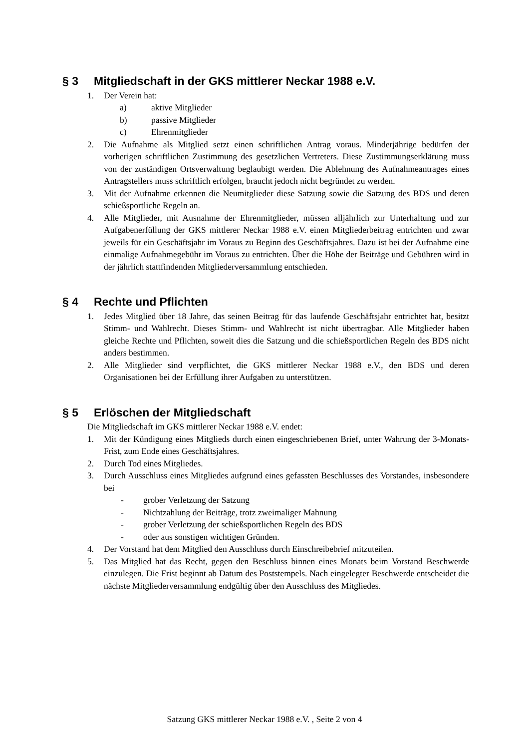§ 3 Mitgliedschaft in der GKS mittlerer Neckar 1988 e.V.
1. Der Verein hat:
a) aktive Mitglieder
b) passive Mitglieder
c) Ehrenmitglieder
2. Die Aufnahme als Mitglied setzt einen schriftlichen Antrag voraus. Minderjährige bedürfen der vorherigen schriftlichen Zustimmung des gesetzlichen Vertreters. Diese Zustimmungserklärung muss von der zuständigen Ortsverwaltung beglaubigt werden. Die Ablehnung des Aufnahmeantrages eines Antragstellers muss schriftlich erfolgen, braucht jedoch nicht begründet zu werden.
3. Mit der Aufnahme erkennen die Neumitglieder diese Satzung sowie die Satzung des BDS und deren schießsportliche Regeln an.
4. Alle Mitglieder, mit Ausnahme der Ehrenmitglieder, müssen alljährlich zur Unterhaltung und zur Aufgabenerfüllung der GKS mittlerer Neckar 1988 e.V. einen Mitgliederbeitrag entrichten und zwar jeweils für ein Geschäftsjahr im Voraus zu Beginn des Geschäftsjahres. Dazu ist bei der Aufnahme eine einmalige Aufnahmegebühr im Voraus zu entrichten. Über die Höhe der Beiträge und Gebühren wird in der jährlich stattfindenden Mitgliederversammlung entschieden.
§ 4 Rechte und Pflichten
1. Jedes Mitglied über 18 Jahre, das seinen Beitrag für das laufende Geschäftsjahr entrichtet hat, besitzt Stimm- und Wahlrecht. Dieses Stimm- und Wahlrecht ist nicht übertragbar. Alle Mitglieder haben gleiche Rechte und Pflichten, soweit dies die Satzung und die schießsportlichen Regeln des BDS nicht anders bestimmen.
2. Alle Mitglieder sind verpflichtet, die GKS mittlerer Neckar 1988 e.V., den BDS und deren Organisationen bei der Erfüllung ihrer Aufgaben zu unterstützen.
§ 5 Erlöschen der Mitgliedschaft
Die Mitgliedschaft im GKS mittlerer Neckar 1988 e.V. endet:
1. Mit der Kündigung eines Mitglieds durch einen eingeschriebenen Brief, unter Wahrung der 3-Monats-Frist, zum Ende eines Geschäftsjahres.
2. Durch Tod eines Mitgliedes.
3. Durch Ausschluss eines Mitgliedes aufgrund eines gefassten Beschlusses des Vorstandes, insbesondere bei
- grober Verletzung der Satzung
- Nichtzahlung der Beiträge, trotz zweimaliger Mahnung
- grober Verletzung der schießsportlichen Regeln des BDS
- oder aus sonstigen wichtigen Gründen.
4. Der Vorstand hat dem Mitglied den Ausschluss durch Einschreibebrief mitzuteilen.
5. Das Mitglied hat das Recht, gegen den Beschluss binnen eines Monats beim Vorstand Beschwerde einzulegen. Die Frist beginnt ab Datum des Poststempels. Nach eingelegter Beschwerde entscheidet die nächste Mitgliederversammlung endgültig über den Ausschluss des Mitgliedes.
Satzung GKS mittlerer Neckar 1988 e.V. , Seite 2 von 4